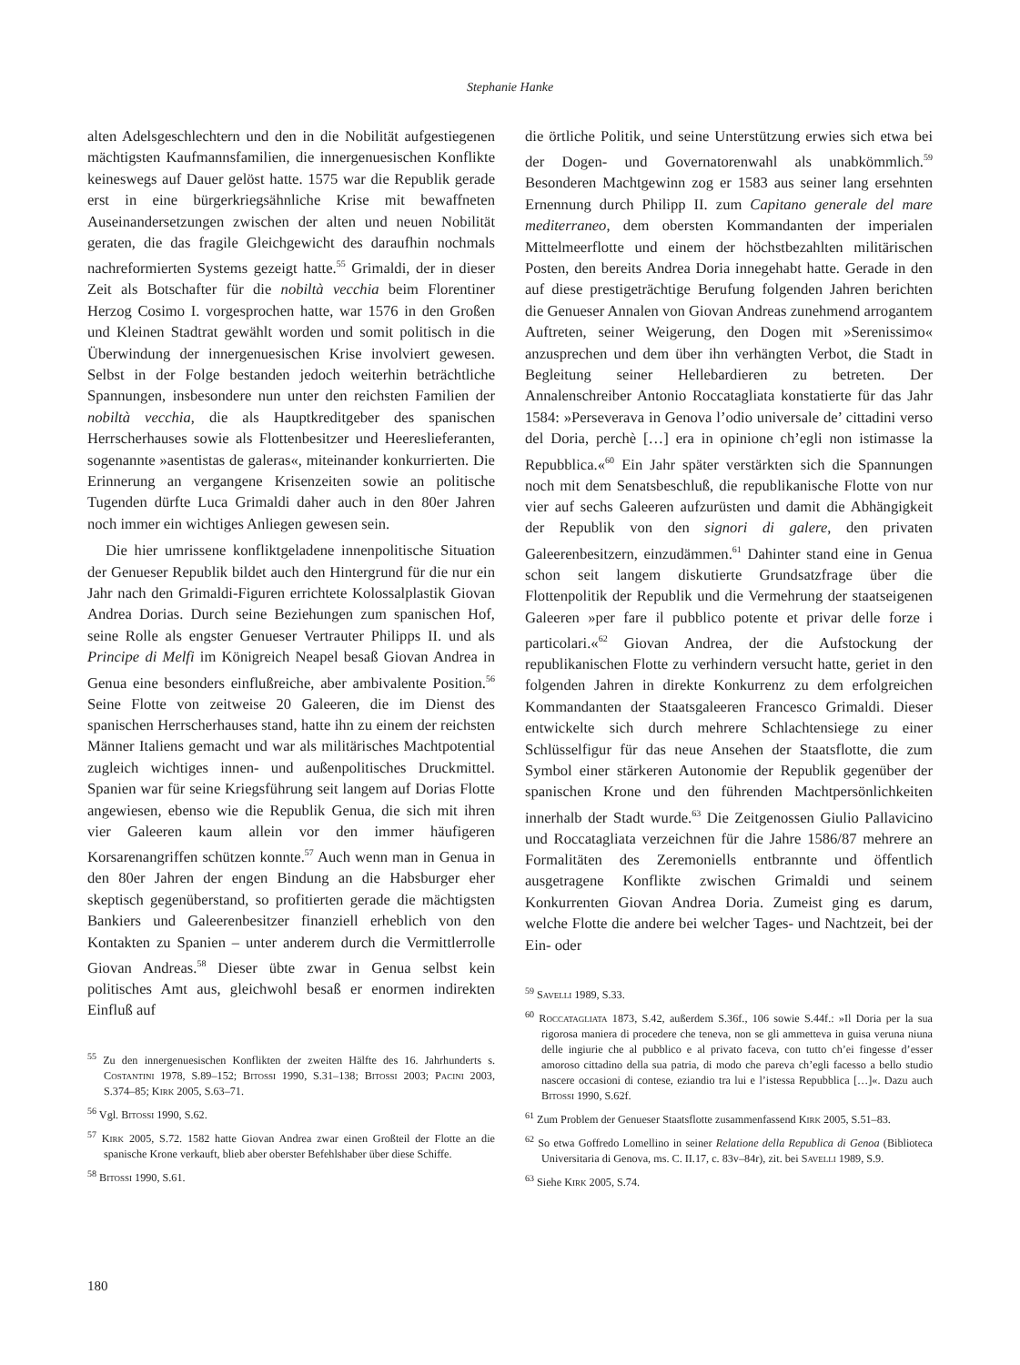Stephanie Hanke
alten Adelsgeschlechtern und den in die Nobilität aufgestiegenen mächtigsten Kaufmannsfamilien, die innergenuesischen Konflikte keineswegs auf Dauer gelöst hatte. 1575 war die Republik gerade erst in eine bürgerkriegsähnliche Krise mit bewaffneten Auseinandersetzungen zwischen der alten und neuen Nobilität geraten, die das fragile Gleichgewicht des daraufhin nochmals nachreformierten Systems gezeigt hatte.<sup>55</sup> Grimaldi, der in dieser Zeit als Botschafter für die nobiltà vecchia beim Florentiner Herzog Cosimo I. vorgesprochen hatte, war 1576 in den Großen und Kleinen Stadtrat gewählt worden und somit politisch in die Überwindung der innergenuesischen Krise involviert gewesen. Selbst in der Folge bestanden jedoch weiterhin beträchtliche Spannungen, insbesondere nun unter den reichsten Familien der nobiltà vecchia, die als Hauptkreditgeber des spanischen Herrscherhauses sowie als Flottenbesitzer und Heereslieferanten, sogenannte »asentistas de galeras«, miteinander konkurrierten. Die Erinnerung an vergangene Krisenzeiten sowie an politische Tugenden dürfte Luca Grimaldi daher auch in den 80er Jahren noch immer ein wichtiges Anliegen gewesen sein.
Die hier umrissene konfliktgeladene innenpolitische Situation der Genueser Republik bildet auch den Hintergrund für die nur ein Jahr nach den Grimaldi-Figuren errichtete Kolossalplastik Giovan Andrea Dorias. Durch seine Beziehungen zum spanischen Hof, seine Rolle als engster Genueser Vertrauter Philipps II. und als Principe di Melfi im Königreich Neapel besaß Giovan Andrea in Genua eine besonders einflußreiche, aber ambivalente Position.<sup>56</sup> Seine Flotte von zeitweise 20 Galeeren, die im Dienst des spanischen Herrscherhauses stand, hatte ihn zu einem der reichsten Männer Italiens gemacht und war als militärisches Machtpotential zugleich wichtiges innen- und außenpolitisches Druckmittel. Spanien war für seine Kriegsführung seit langem auf Dorias Flotte angewiesen, ebenso wie die Republik Genua, die sich mit ihren vier Galeeren kaum allein vor den immer häufigeren Korsarenangriffen schützen konnte.<sup>57</sup> Auch wenn man in Genua in den 80er Jahren der engen Bindung an die Habsburger eher skeptisch gegenüberstand, so profitierten gerade die mächtigsten Bankiers und Galeerenbesitzer finanziell erheblich von den Kontakten zu Spanien – unter anderem durch die Vermittlerrolle Giovan Andreas.<sup>58</sup> Dieser übte zwar in Genua selbst kein politisches Amt aus, gleichwohl besaß er enormen indirekten Einfluß auf
<sup>55</sup> Zu den innergenuesischen Konflikten der zweiten Hälfte des 16. Jahrhunderts s. Costantini 1978, S.89–152; Bitossi 1990, S.31–138; Bitossi 2003; Pacini 2003, S.374–85; Kirk 2005, S.63–71.
<sup>56</sup> Vgl. Bitossi 1990, S.62.
<sup>57</sup> Kirk 2005, S.72. 1582 hatte Giovan Andrea zwar einen Großteil der Flotte an die spanische Krone verkauft, blieb aber oberster Befehlshaber über diese Schiffe.
<sup>58</sup> Bitossi 1990, S.61.
die örtliche Politik, und seine Unterstützung erwies sich etwa bei der Dogen- und Governatorenwahl als unabkömmlich.<sup>59</sup> Besonderen Machtgewinn zog er 1583 aus seiner lang ersehnten Ernennung durch Philipp II. zum Capitano generale del mare mediterraneo, dem obersten Kommandanten der imperialen Mittelmeerflotte und einem der höchstbezahlten militärischen Posten, den bereits Andrea Doria innegehabt hatte. Gerade in den auf diese prestigeträchtige Berufung folgenden Jahren berichten die Genueser Annalen von Giovan Andreas zunehmend arrogantem Auftreten, seiner Weigerung, den Dogen mit »Serenissimo« anzusprechen und dem über ihn verhängten Verbot, die Stadt in Begleitung seiner Hellebardieren zu betreten. Der Annalenschreiber Antonio Roccatagliata konstatierte für das Jahr 1584: »Perseverava in Genova l’odio universale de’ cittadini verso del Doria, perchè […] era in opinione ch’egli non istimasse la Repubblica.«<sup>60</sup> Ein Jahr später verstärkten sich die Spannungen noch mit dem Senatsbeschluß, die republikanische Flotte von nur vier auf sechs Galeeren aufzurüsten und damit die Abhängigkeit der Republik von den signori di galere, den privaten Galeerenbesitzern, einzudämmen.<sup>61</sup> Dahinter stand eine in Genua schon seit langem diskutierte Grundsatzfrage über die Flottenpolitik der Republik und die Vermehrung der staatseigenen Galeeren »per fare il pubblico potente et privar delle forze i particolari.«<sup>62</sup> Giovan Andrea, der die Aufstockung der republikanischen Flotte zu verhindern versucht hatte, geriet in den folgenden Jahren in direkte Konkurrenz zu dem erfolgreichen Kommandanten der Staatsgaleeren Francesco Grimaldi. Dieser entwickelte sich durch mehrere Schlachtensiege zu einer Schlüsselfigur für das neue Ansehen der Staatsflotte, die zum Symbol einer stärkeren Autonomie der Republik gegenüber der spanischen Krone und den führenden Machtpersönlichkeiten innerhalb der Stadt wurde.<sup>63</sup> Die Zeitgenossen Giulio Pallavicino und Roccatagliata verzeichnen für die Jahre 1586/87 mehrere an Formalitäten des Zeremoniells entbrannte und öffentlich ausgetragene Konflikte zwischen Grimaldi und seinem Konkurrenten Giovan Andrea Doria. Zumeist ging es darum, welche Flotte die andere bei welcher Tages- und Nachtzeit, bei der Ein- oder
<sup>59</sup> Savelli 1989, S.33.
<sup>60</sup> Roccatagliata 1873, S.42, außerdem S.36f., 106 sowie S.44f.: »Il Doria per la sua rigorosa maniera di procedere che teneva, non se gli ammetteva in guisa veruna niuna delle ingiurie che al pubblico e al privato faceva, con tutto ch’ei fingesse d’esser amoroso cittadino della sua patria, di modo che pareva ch’egli facesso a bello studio nascere occasioni di contese, eziandio tra lui e l’istessa Repubblica […]«. Dazu auch Bitossi 1990, S.62f.
<sup>61</sup> Zum Problem der Genueser Staatsflotte zusammenfassend Kirk 2005, S.51–83.
<sup>62</sup> So etwa Goffredo Lomellino in seiner Relatione della Republica di Genoa (Biblioteca Universitaria di Genova, ms. C. II.17, c. 83v–84r), zit. bei Savelli 1989, S.9.
<sup>63</sup> Siehe Kirk 2005, S.74.
180